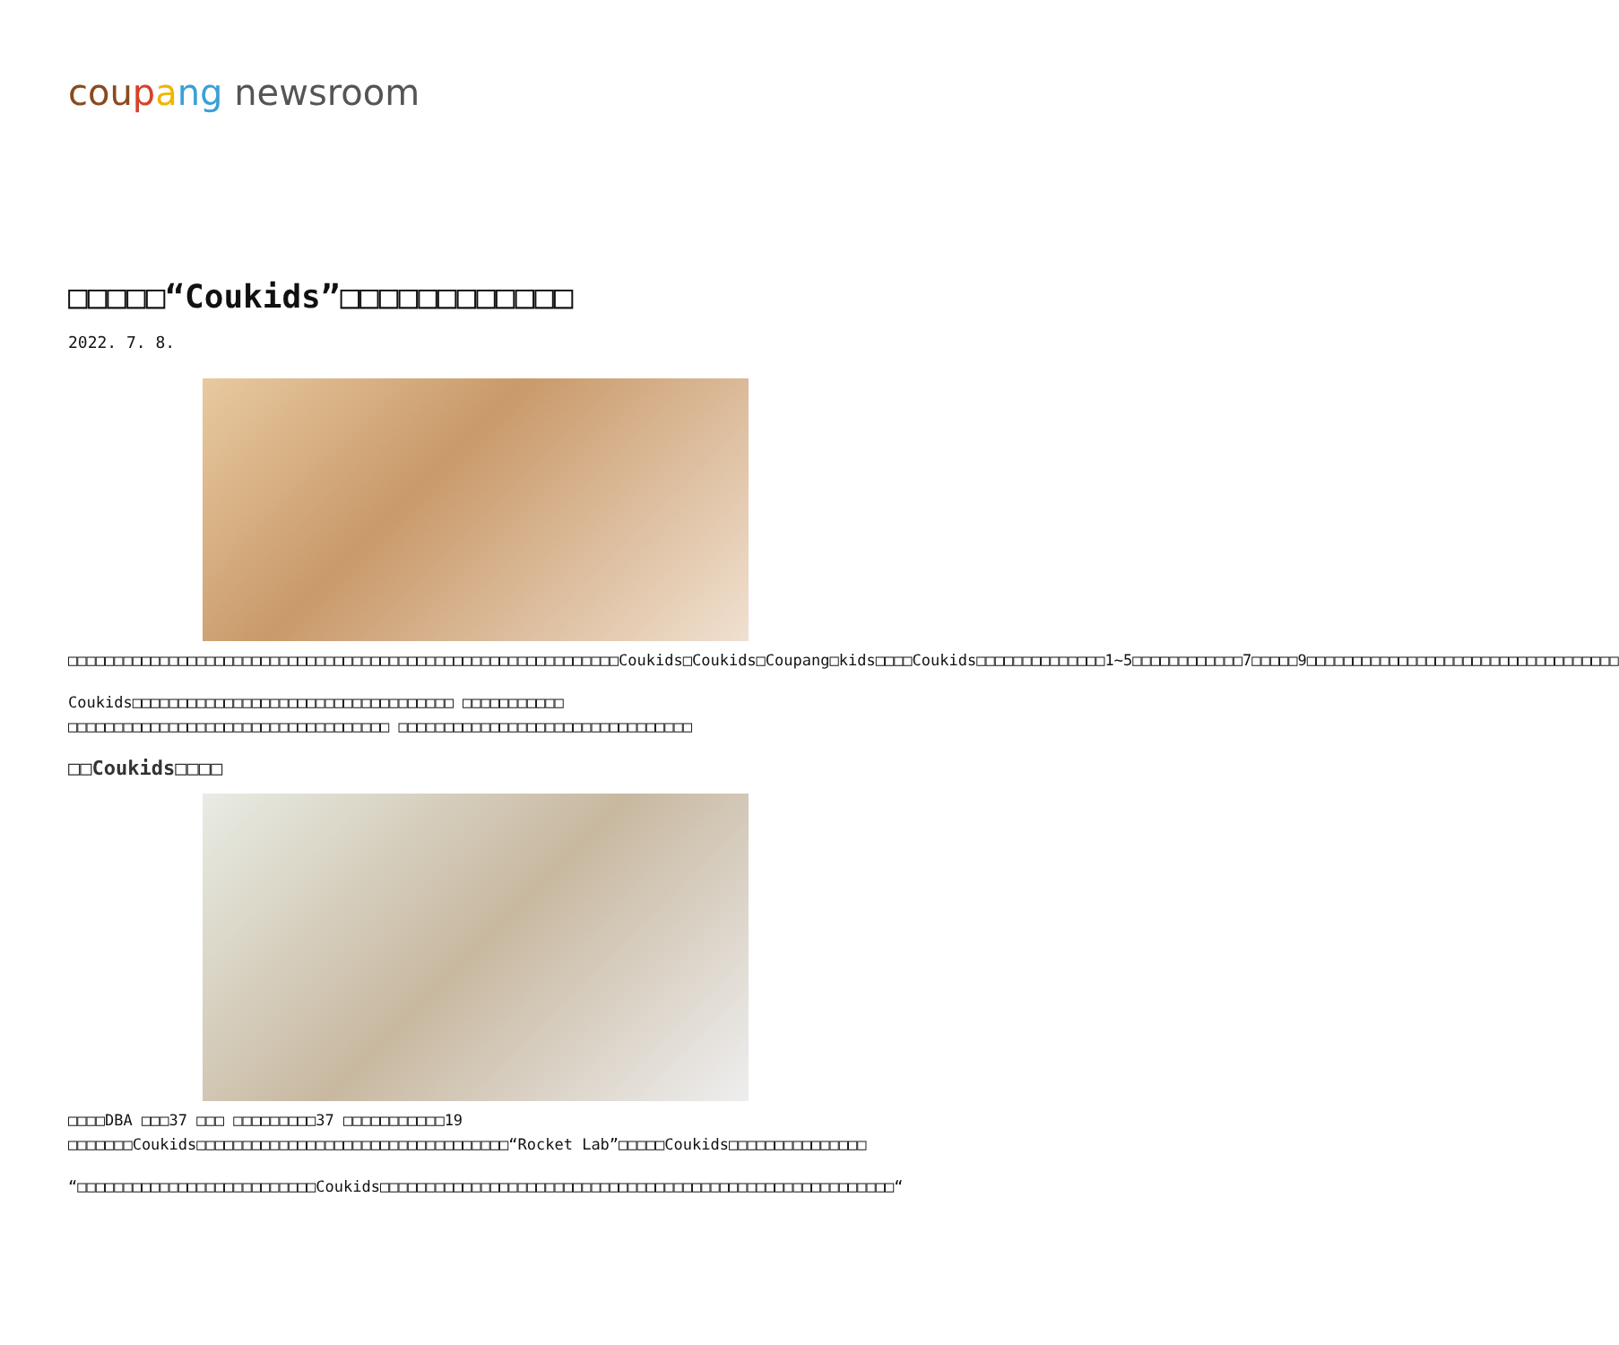cou pang newsroom
□□□□□“Coukids”□□□□□□□□□□□□
2022. 7. 8.
□□□□□□□□□□□□□□□□□□□□□□□□□□□□□□□□□□□□□□□□□□□□□□□□□□□□□□□□□□□□Coukids□Coukids□Coupang□kids□□□□Coukids□□□□□□□□□□□□□□1~5□□□□□□□□□□□□7□□□□□9□□□□□□□□□□□□□□□□□□□□□□□□□□□□□□□□□□
Coukids□□□□□□□□□□□□□□□□□□□□□□□□□□□□□□□□□□□ □□□□□□□□□□□ □□□□□□□□□□□□□□□□□□□□□□□□□□□□□□□□□□□ □□□□□□□□□□□□□□□□□□□□□□□□□□□□□□□□
□□Coukids□□□□
□□□□DBA □□□37 □□□ □□□□□□□□□37 □□□□□□□□□□□19 □□□□□□□Coukids□□□□□□□□□□□□□□□□□□□□□□□□□□□□□□□□□□“Rocket Lab”□□□□□Coukids□□□□□□□□□□□□□□□
“□□□□□□□□□□□□□□□□□□□□□□□□□□Coukids□□□□□□□□□□□□□□□□□□□□□□□□□□□□□□□□□□□□□□□□□□□□□□□□□□□□□□□□“